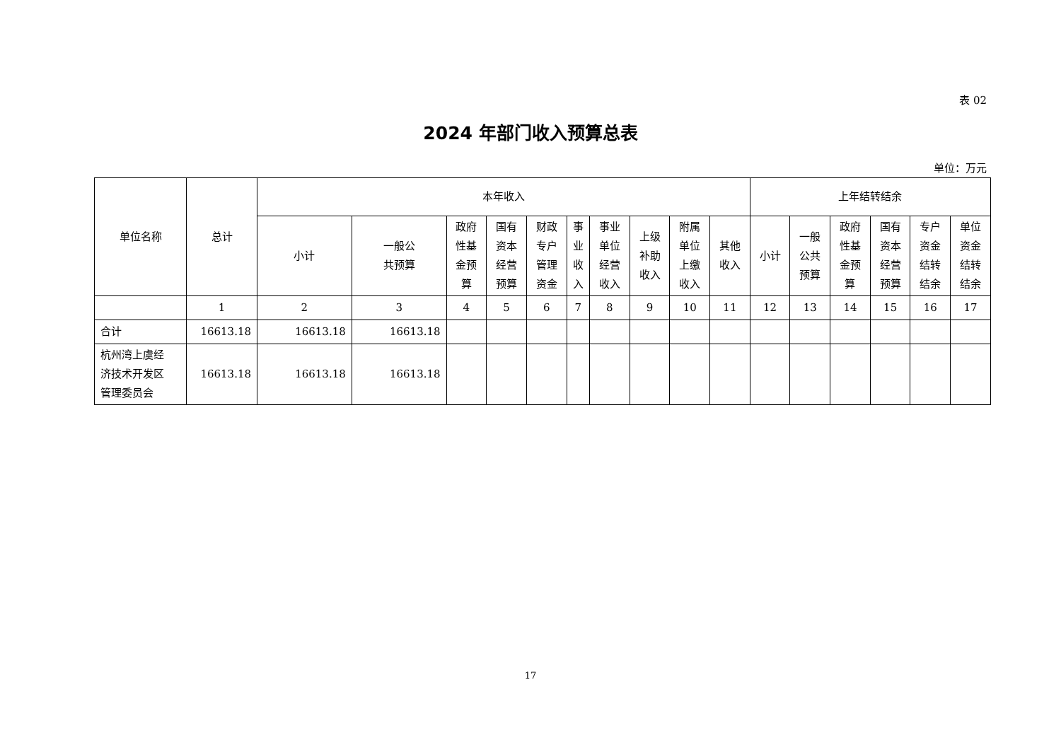表 02
2024 年部门收入预算总表
单位：万元
| 单位名称 | 总计 | 本年收入 | | | | | | | | | | 上年结转结余 | | | | | |
| --- | --- | --- | --- | --- | --- | --- | --- | --- | --- | --- | --- | --- | --- | --- | --- | --- | --- |
| | | 小计 | 一般公 共预算 | 政府 性基 金预 算 | 国有 资本 经营 预算 | 财政 专户 管理 资金 | 事 业 收 入 | 事业 单位 经营 收入 | 上级 补助 收入 | 附属 单位 上缴 收入 | 其他 收入 | 小计 | 一般 公共 预算 | 政府 性基 金预 算 | 国有 资本 经营 预算 | 专户 资金 结转 结余 | 单位 资金 结转 结余 |
| | 1 | 2 | 3 | 4 | 5 | 6 | 7 | 8 | 9 | 10 | 11 | 12 | 13 | 14 | 15 | 16 | 17 |
| 合计 | 16613.18 | 16613.18 | 16613.18 | | | | | | | | | | | | | | |
| 杭州湾上虞经 济技术开发区 管理委员会 | 16613.18 | 16613.18 | 16613.18 | | | | | | | | | | | | | | |
17